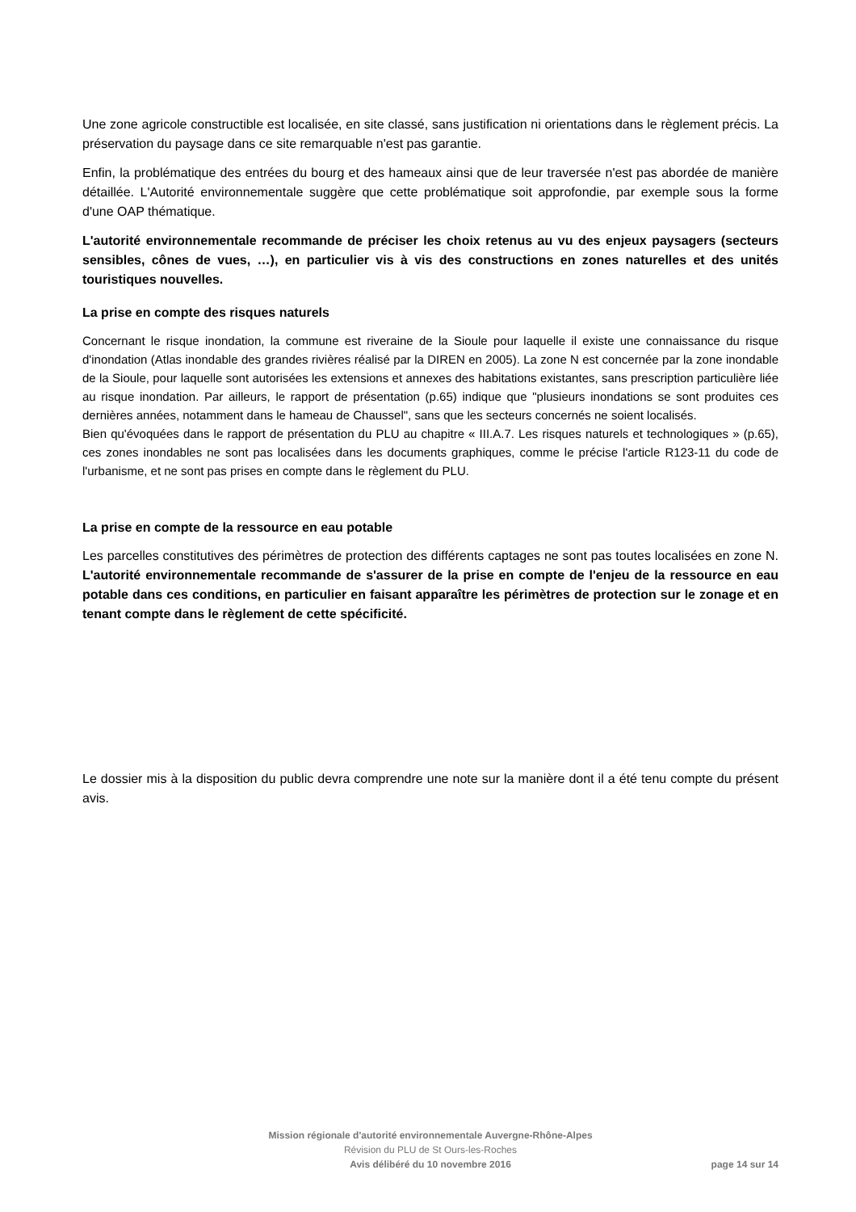Une zone agricole constructible est localisée, en site classé, sans justification ni orientations dans le règlement précis. La préservation du paysage dans ce site remarquable n'est pas garantie.
Enfin, la problématique des entrées du bourg et des hameaux ainsi que de leur traversée n'est pas abordée de manière détaillée. L'Autorité environnementale suggère que cette problématique soit approfondie, par exemple sous la forme d'une OAP thématique.
L'autorité environnementale recommande de préciser les choix retenus au vu des enjeux paysagers (secteurs sensibles, cônes de vues, …), en particulier vis à vis des constructions en zones naturelles et des unités touristiques nouvelles.
La prise en compte des risques naturels
Concernant le risque inondation, la commune est riveraine de la Sioule pour laquelle il existe une connaissance du risque d'inondation (Atlas inondable des grandes rivières réalisé par la DIREN en 2005). La zone N est concernée par la zone inondable de la Sioule, pour laquelle sont autorisées les extensions et annexes des habitations existantes, sans prescription particulière liée au risque inondation. Par ailleurs, le rapport de présentation (p.65) indique que "plusieurs inondations se sont produites ces dernières années, notamment dans le hameau de Chaussel", sans que les secteurs concernés ne soient localisés.
Bien qu'évoquées dans le rapport de présentation du PLU au chapitre « III.A.7. Les risques naturels et technologiques » (p.65), ces zones inondables ne sont pas localisées dans les documents graphiques, comme le précise l'article R123-11 du code de l'urbanisme, et ne sont pas prises en compte dans le règlement du PLU.
La prise en compte de la ressource en eau potable
Les parcelles constitutives des périmètres de protection des différents captages ne sont pas toutes localisées en zone N. L'autorité environnementale recommande de s'assurer de la prise en compte de l'enjeu de la ressource en eau potable dans ces conditions, en particulier en faisant apparaître les périmètres de protection sur le zonage et en tenant compte dans le règlement de cette spécificité.
Le dossier mis à la disposition du public devra comprendre une note sur la manière dont il a été tenu compte du présent avis.
Mission régionale d'autorité environnementale Auvergne-Rhône-Alpes
Révision du PLU de St Ours-les-Roches
Avis délibéré du 10 novembre 2016
page 14 sur 14